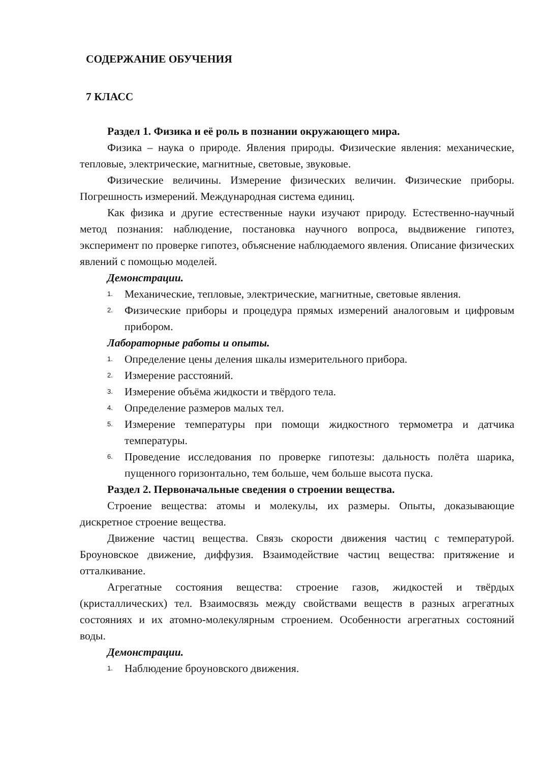СОДЕРЖАНИЕ ОБУЧЕНИЯ
7 КЛАСС
Раздел 1. Физика и её роль в познании окружающего мира.
Физика – наука о природе. Явления природы. Физические явления: механические, тепловые, электрические, магнитные, световые, звуковые.
Физические величины. Измерение физических величин. Физические приборы. Погрешность измерений. Международная система единиц.
Как физика и другие естественные науки изучают природу. Естественно-научный метод познания: наблюдение, постановка научного вопроса, выдвижение гипотез, эксперимент по проверке гипотез, объяснение наблюдаемого явления. Описание физических явлений с помощью моделей.
Демонстрации.
1. Механические, тепловые, электрические, магнитные, световые явления.
2. Физические приборы и процедура прямых измерений аналоговым и цифровым прибором.
Лабораторные работы и опыты.
1. Определение цены деления шкалы измерительного прибора.
2. Измерение расстояний.
3. Измерение объёма жидкости и твёрдого тела.
4. Определение размеров малых тел.
5. Измерение температуры при помощи жидкостного термометра и датчика температуры.
6. Проведение исследования по проверке гипотезы: дальность полёта шарика, пущенного горизонтально, тем больше, чем больше высота пуска.
Раздел 2. Первоначальные сведения о строении вещества.
Строение вещества: атомы и молекулы, их размеры. Опыты, доказывающие дискретное строение вещества.
Движение частиц вещества. Связь скорости движения частиц с температурой. Броуновское движение, диффузия. Взаимодействие частиц вещества: притяжение и отталкивание.
Агрегатные состояния вещества: строение газов, жидкостей и твёрдых (кристаллических) тел. Взаимосвязь между свойствами веществ в разных агрегатных состояниях и их атомно-молекулярным строением. Особенности агрегатных состояний воды.
Демонстрации.
1. Наблюдение броуновского движения.